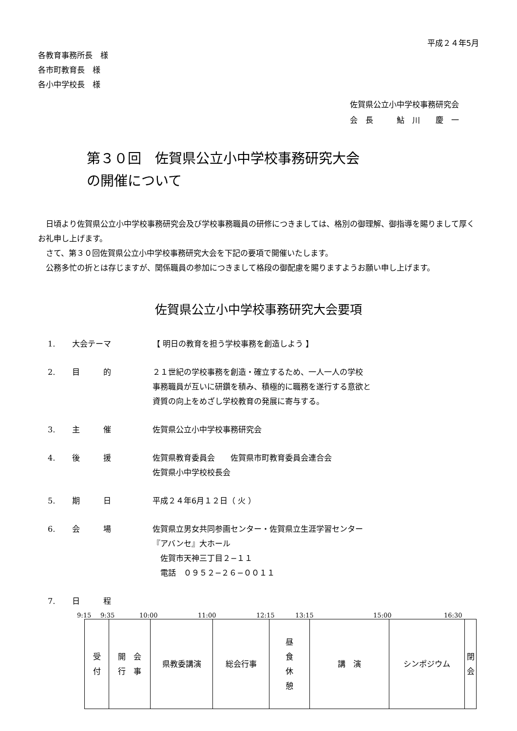平成２４年5月
各教育事務所長　様
各市町教育長　様
各小中学校長　様
佐賀県公立小中学校事務研究会
会　長　　　鮎　川　　慶　一
第３０回　佐賀県公立小中学校事務研究大会
の開催について
日頃より佐賀県公立小中学校事務研究会及び学校事務職員の研修につきましては、格別の御理解、御指導を賜りまして厚くお礼申し上げます。
さて、第３０回佐賀県公立小中学校事務研究大会を下記の要項で開催いたします。
公務多忙の折とは存じますが、関係職員の参加につきまして格段の御配慮を賜りますようお願い申し上げます。
佐賀県公立小中学校事務研究大会要項
1. 大会テーマ 【 明日の教育を担う学校事務を創造しよう 】
2. 目　　　的 ２１世紀の学校事務を創造・確立するため、一人一人の学校
事務職員が互いに研鑽を積み、積極的に職務を遂行する意欲と
資質の向上をめざし学校教育の発展に寄与する。
3. 主　　　催 佐賀県公立小中学校事務研究会
4. 後　　　援 佐賀県教育委員会　　佐賀県市町教育委員会連合会
佐賀県小中学校校長会
5. 期　　　日 平成２４年6月１２日（ 火 ）
6. 会　　　場 佐賀県立男女共同参画センター・佐賀県立生涯学習センター
『アバンセ』大ホール
　佐賀市天神三丁目２−１１
　電話　０９５２−２６−００１１
7. 日　　　程
9:15 9:35 10:00 11:00 12:15 13:15 15:00 16:30
| 受 付 | 開 会 行 事 | 県教委講演 | 総会行事 | 昼 食 休 憩 | 講 演 | シンポジウム | 閉 会 |